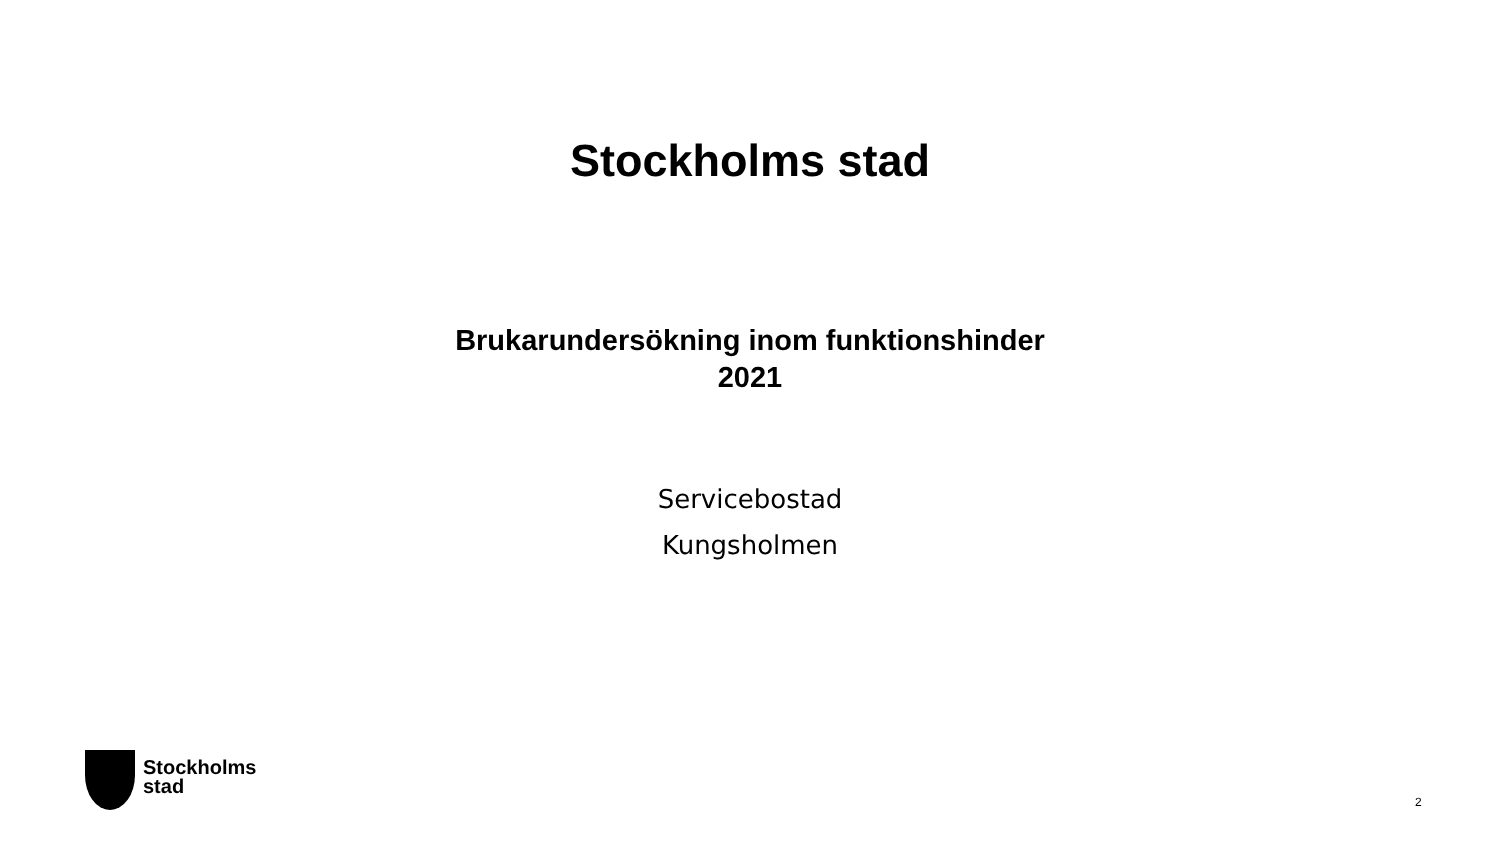Stockholms stad
Brukarundersökning inom funktionshinder
2021
Servicebostad
Kungsholmen
Stockholms
stad
2